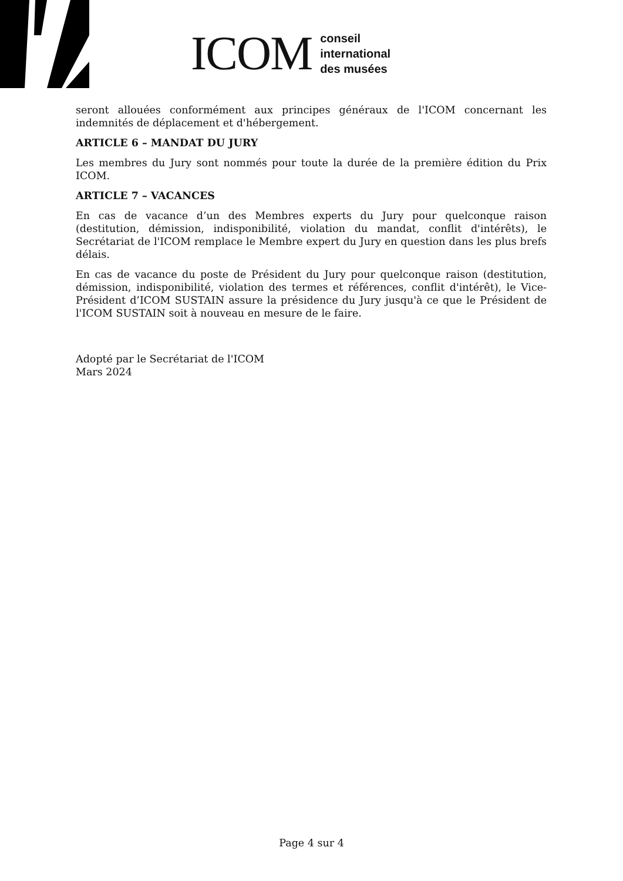ICOM
conseil
international
des musées
seront allouées conformément aux principes généraux de l'ICOM concernant les indemnités de déplacement et d'hébergement.
ARTICLE 6 – MANDAT DU JURY
Les membres du Jury sont nommés pour toute la durée de la première édition du Prix ICOM.
ARTICLE 7 – VACANCES
En cas de vacance d’un des Membres experts du Jury pour quelconque raison (destitution, démission, indisponibilité, violation du mandat, conflit d'intérêts), le Secrétariat de l'ICOM remplace le Membre expert du Jury en question dans les plus brefs délais.
En cas de vacance du poste de Président du Jury pour quelconque raison (destitution, démission, indisponibilité, violation des termes et références, conflit d'intérêt), le Vice-Président d’ICOM SUSTAIN assure la présidence du Jury jusqu'à ce que le Président de l'ICOM SUSTAIN soit à nouveau en mesure de le faire.
Adopté par le Secrétariat de l'ICOM
Mars 2024
Page 4 sur 4